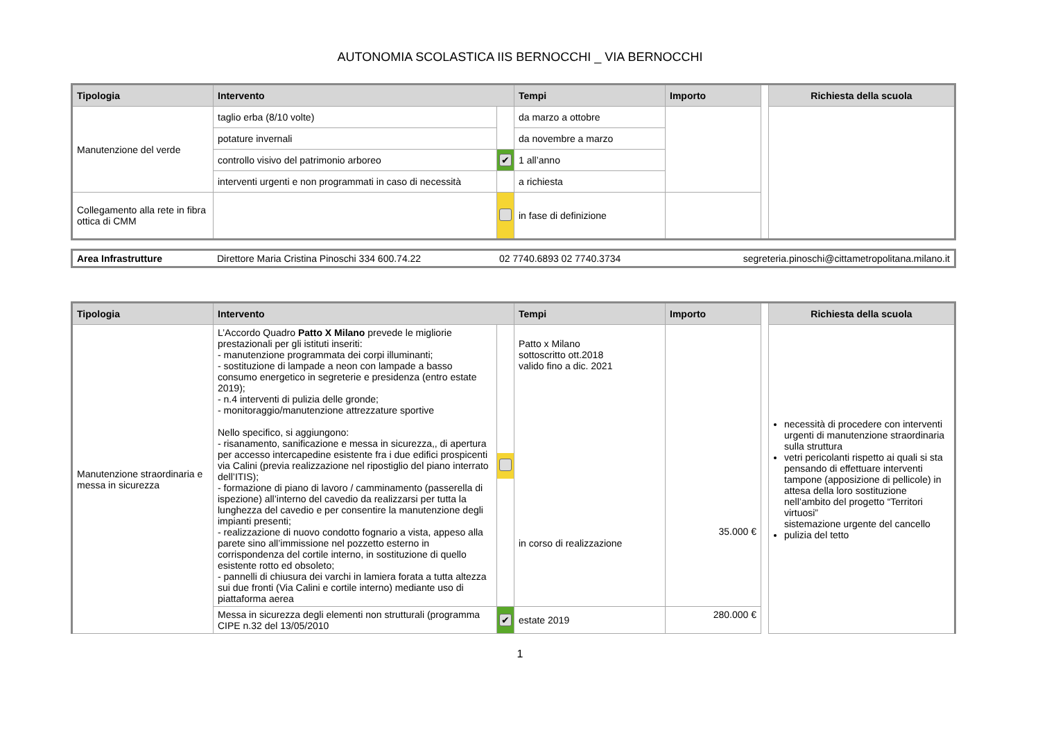AUTONOMIA SCOLASTICA IIS BERNOCCHI _ VIA BERNOCCHI
| Tipologia | Intervento | | Tempi | Importo | | Richiesta della scuola |
| Manutenzione del verde | taglio erba (8/10 volte) | | da marzo a ottobre | | | |
| | potature invernali | | da novembre a marzo | | | |
| | controllo visivo del patrimonio arboreo | ✔ | 1 all’anno | | | |
| | interventi urgenti e non programmati in caso di necessità | | a richiesta | | | |
| Collegamento alla rete in fibra ottica di CMM | | | in fase di definizione | | | |
| Area Infrastrutture | Direttore Maria Cristina Pinoschi 334 600.74.22 | 02 7740.6893 02 7740.3734 | segreteria.pinoschi@cittametropolitana.milano.it |
| Tipologia | Intervento | | Tempi | Importo | | Richiesta della scuola |
| Manutenzione straordinaria e messa in sicurezza | L’Accordo Quadro Patto X Milano prevede le migliorie prestazionali per gli istituti inseriti: - manutenzione programmata dei corpi illuminanti; - sostituzione di lampade a neon con lampade a basso consumo energetico in segreterie e presidenza (entro estate 2019); - n.4 interventi di pulizia delle gronde; - monitoraggio/manutenzione attrezzature sportive Nello specifico, si aggiungono: - risanamento, sanificazione e messa in sicurezza,, di apertura per accesso intercapedine esistente fra i due edifici prospicenti via Calini (previa realizzazione nel ripostiglio del piano interrato dell’ITIS); - formazione di piano di lavoro / camminamento (passerella di ispezione) all’interno del cavedio da realizzarsi per tutta la lunghezza del cavedio e per consentire la manutenzione degli impianti presenti; - realizzazione di nuovo condotto fognario a vista, appeso alla parete sino all’immissione nel pozzetto esterno in corrispondenza del cortile interno, in sostituzione di quello esistente rotto ed obsoleto; - pannelli di chiusura dei varchi in lamiera forata a tutta altezza sui due fronti (Via Calini e cortile interno) mediante uso di piattaforma aerea | | Patto x Milano sottoscritto ott.2018 valido fino a dic. 2021 in corso di realizzazione | 35.000 € | | necessità di procedere con interventi urgenti di manutenzione straordinaria sulla struttura vetri pericolanti rispetto ai quali si sta pensando di effettuare interventi tampone (apposizione di pellicole) in attesa della loro sostituzione nell’ambito del progetto “Territori virtuosi” sistemazione urgente del cancello pulizia del tetto |
| | Messa in sicurezza degli elementi non strutturali (programma CIPE n.32 del 13/05/2010 | ✔ | estate 2019 | 280.000 € | | |
1